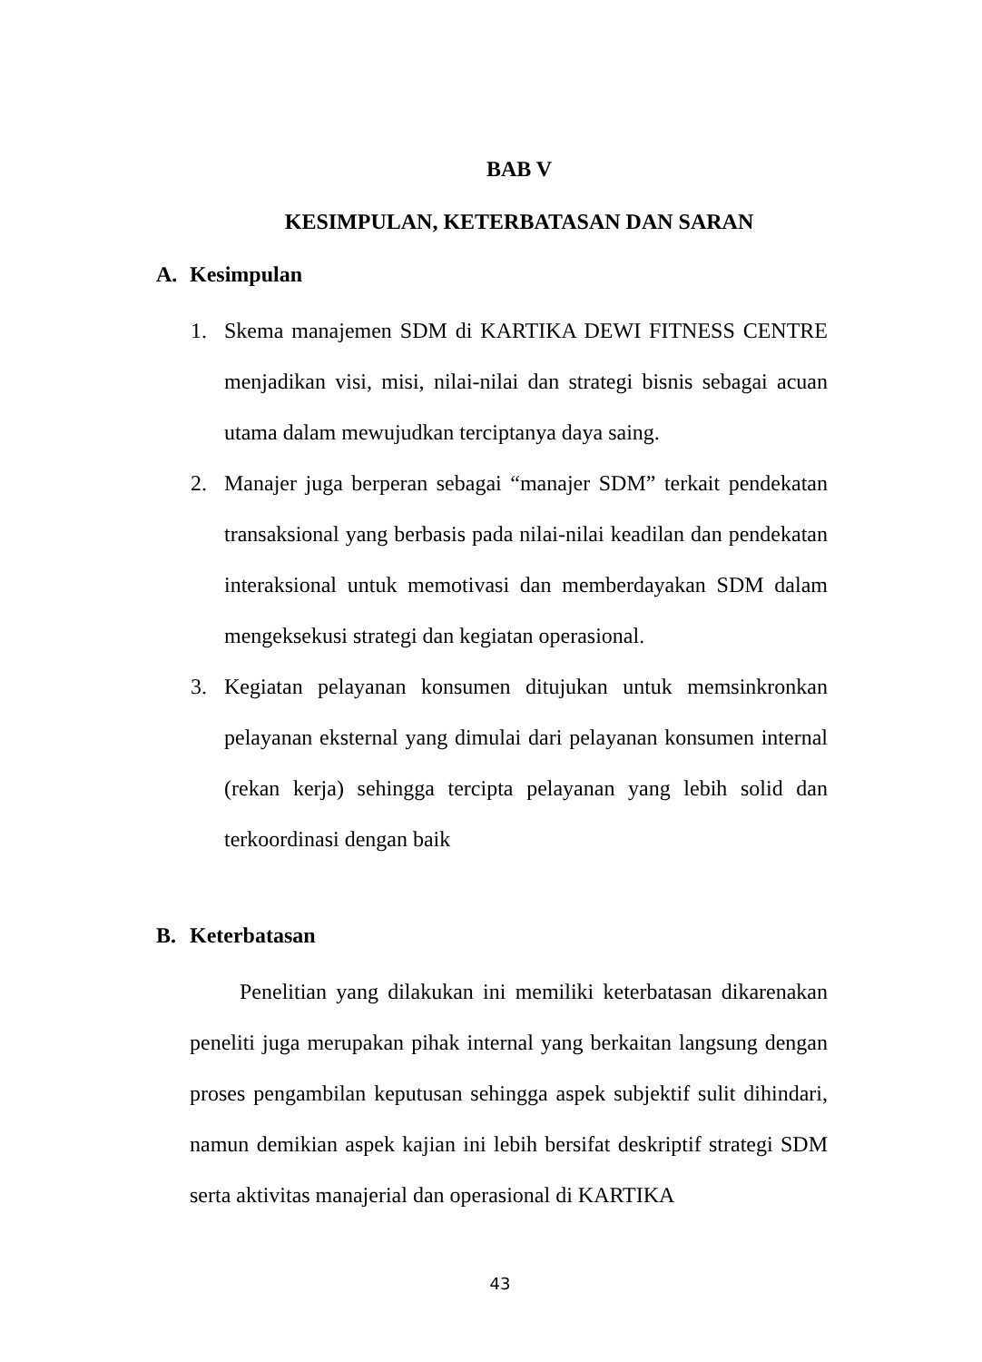BAB V
KESIMPULAN, KETERBATASAN DAN SARAN
A. Kesimpulan
1. Skema manajemen SDM di KARTIKA DEWI FITNESS CENTRE menjadikan visi, misi, nilai-nilai dan strategi bisnis sebagai acuan utama dalam mewujudkan terciptanya daya saing.
2. Manajer juga berperan sebagai “manajer SDM” terkait pendekatan transaksional yang berbasis pada nilai-nilai keadilan dan pendekatan interaksional untuk memotivasi dan memberdayakan SDM dalam mengeksekusi strategi dan kegiatan operasional.
3. Kegiatan pelayanan konsumen ditujukan untuk memsinkronkan pelayanan eksternal yang dimulai dari pelayanan konsumen internal (rekan kerja) sehingga tercipta pelayanan yang lebih solid dan terkoordinasi dengan baik
B. Keterbatasan
Penelitian yang dilakukan ini memiliki keterbatasan dikarenakan peneliti juga merupakan pihak internal yang berkaitan langsung dengan proses pengambilan keputusan sehingga aspek subjektif sulit dihindari, namun demikian aspek kajian ini lebih bersifat deskriptif strategi SDM serta aktivitas manajerial dan operasional di KARTIKA
43